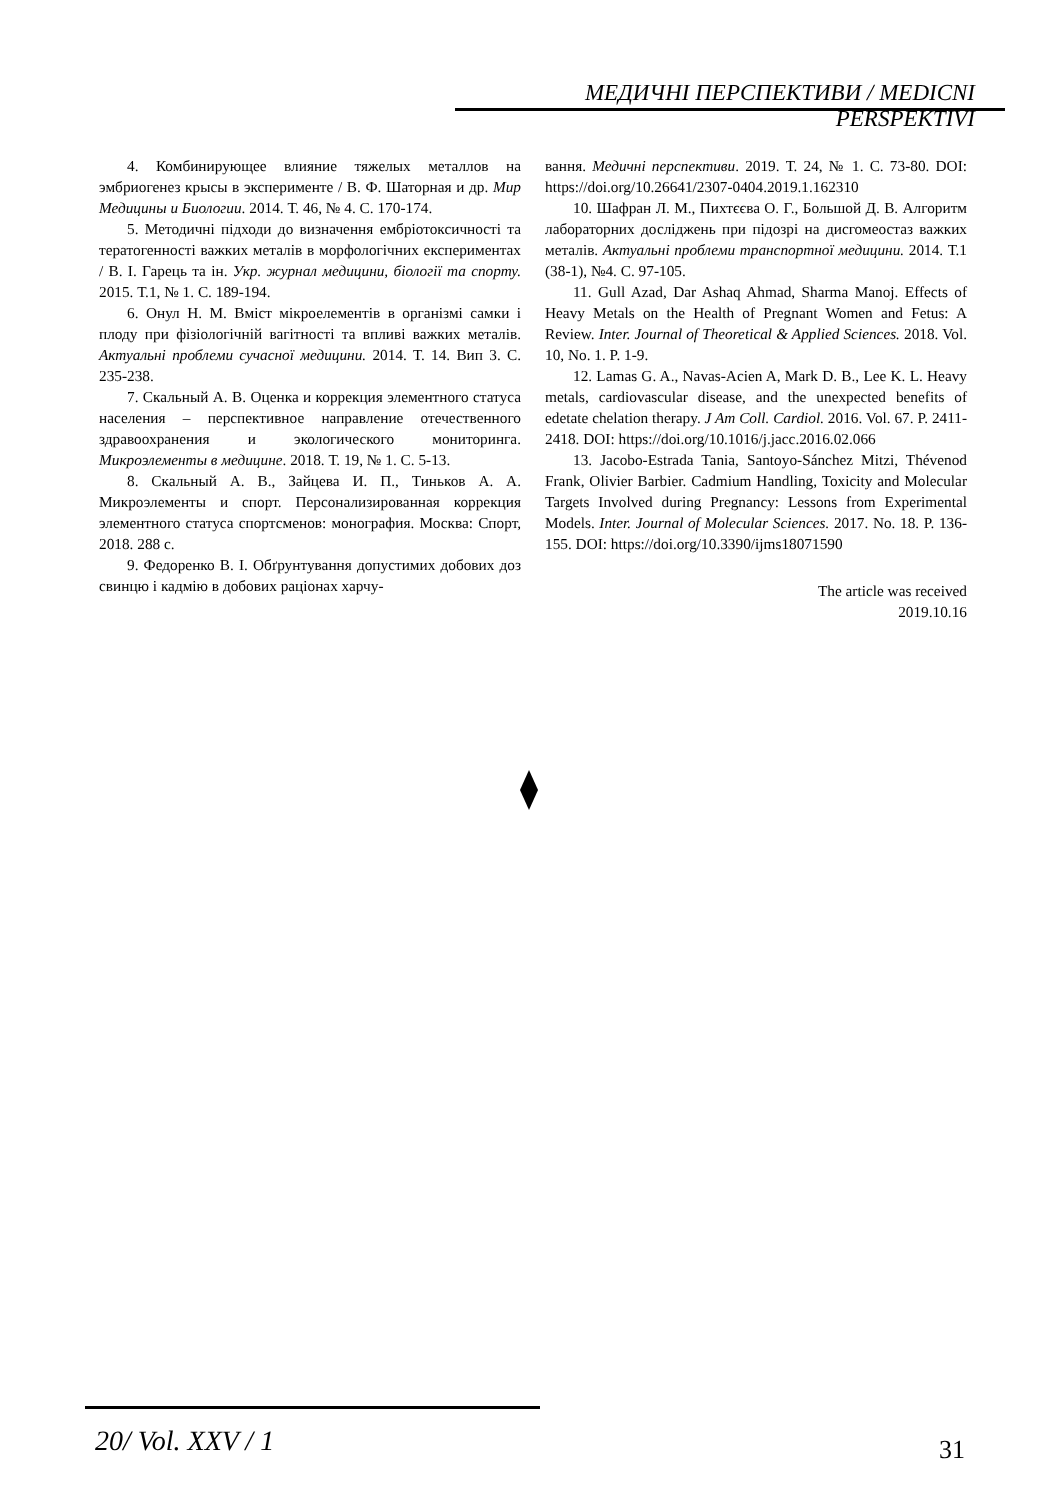МЕДИЧНІ ПЕРСПЕКТИВИ / MEDICNI PERSPEKTIVI
4. Комбинирующее влияние тяжелых металлов на эмбриогенез крысы в эксперименте / В. Ф. Шаторная и др. Мир Медицины и Биологии. 2014. Т. 46, № 4. С. 170-174.
5. Методичні підходи до визначення ембріотоксичності та тератогенності важких металів в морфологічних експериментах / В. І. Гарець та ін. Укр. журнал медицини, біології та спорту. 2015. Т.1, № 1. С. 189-194.
6. Онул Н. М. Вміст мікроелементів в організмі самки і плоду при фізіологічній вагітності та впливі важких металів. Актуальні проблеми сучасної медицини. 2014. Т. 14. Вип 3. С. 235-238.
7. Скальный А. В. Оценка и коррекция элементного статуса населения – перспективное направление отечественного здравоохранения и экологического мониторинга. Микроэлементы в медицине. 2018. Т. 19, № 1. С. 5-13.
8. Скальный А. В., Зайцева И. П., Тиньков А. А. Микроэлементы и спорт. Персонализированная коррекция элементного статуса спортсменов: монография. Москва: Спорт, 2018. 288 с.
9. Федоренко В. І. Обґрунтування допустимих добових доз свинцю і кадмію в добових раціонах харчу-
вання. Медичні перспективи. 2019. Т. 24, № 1. С. 73-80. DOI: https://doi.org/10.26641/2307-0404.2019.1.162310
10. Шафран Л. М., Пихтєєва О. Г., Большой Д. В. Алгоритм лабораторних досліджень при підозрі на дисгомеостаз важких металів. Актуальні проблеми транспортної медицини. 2014. Т.1 (38-1), №4. С. 97-105.
11. Gull Azad, Dar Ashaq Ahmad, Sharma Manoj. Effects of Heavy Metals on the Health of Pregnant Women and Fetus: A Review. Inter. Journal of Theoretical & Applied Sciences. 2018. Vol. 10, No. 1. P. 1-9.
12. Lamas G. A., Navas-Acien A, Mark D. B., Lee K. L. Heavy metals, cardiovascular disease, and the unexpected benefits of edetate chelation therapy. J Am Coll. Cardiol. 2016. Vol. 67. P. 2411-2418. DOI: https://doi.org/10.1016/j.jacc.2016.02.066
13. Jacobo-Estrada Tania, Santoyo-Sánchez Mitzi, Thévenod Frank, Olivier Barbier. Cadmium Handling, Toxicity and Molecular Targets Involved during Pregnancy: Lessons from Experimental Models. Inter. Journal of Molecular Sciences. 2017. No. 18. P. 136-155. DOI: https://doi.org/10.3390/ijms18071590
The article was received
2019.10.16
20/ Vol. XXV / 1 31